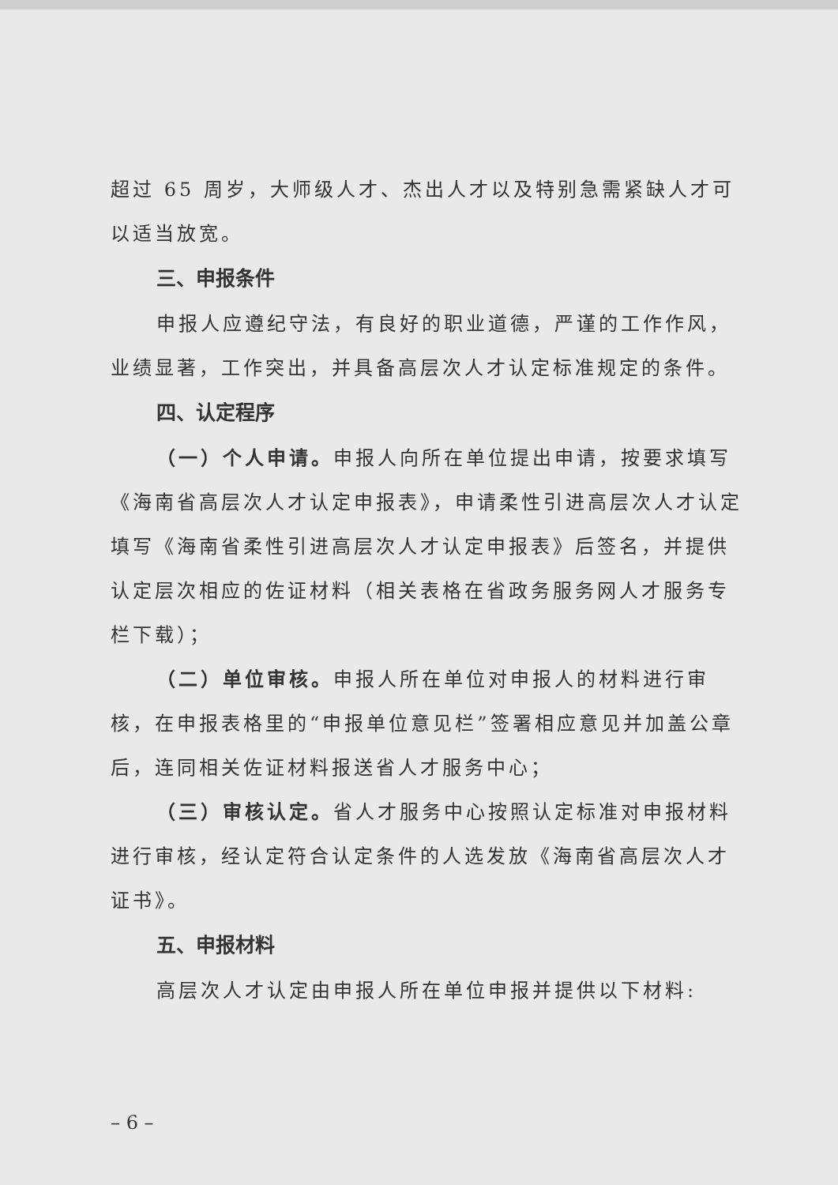超过 65 周岁，大师级人才、杰出人才以及特别急需紧缺人才可以适当放宽。
三、申报条件
申报人应遵纪守法，有良好的职业道德，严谨的工作作风，业绩显著，工作突出，并具备高层次人才认定标准规定的条件。
四、认定程序
（一）个人申请。申报人向所在单位提出申请，按要求填写《海南省高层次人才认定申报表》，申请柔性引进高层次人才认定填写《海南省柔性引进高层次人才认定申报表》后签名，并提供认定层次相应的佐证材料（相关表格在省政务服务网人才服务专栏下载）；
（二）单位审核。申报人所在单位对申报人的材料进行审核，在申报表格里的“申报单位意见栏”签署相应意见并加盖公章后，连同相关佐证材料报送省人才服务中心；
（三）审核认定。省人才服务中心按照认定标准对申报材料进行审核，经认定符合认定条件的人选发放《海南省高层次人才证书》。
五、申报材料
高层次人才认定由申报人所在单位申报并提供以下材料:
– 6 –